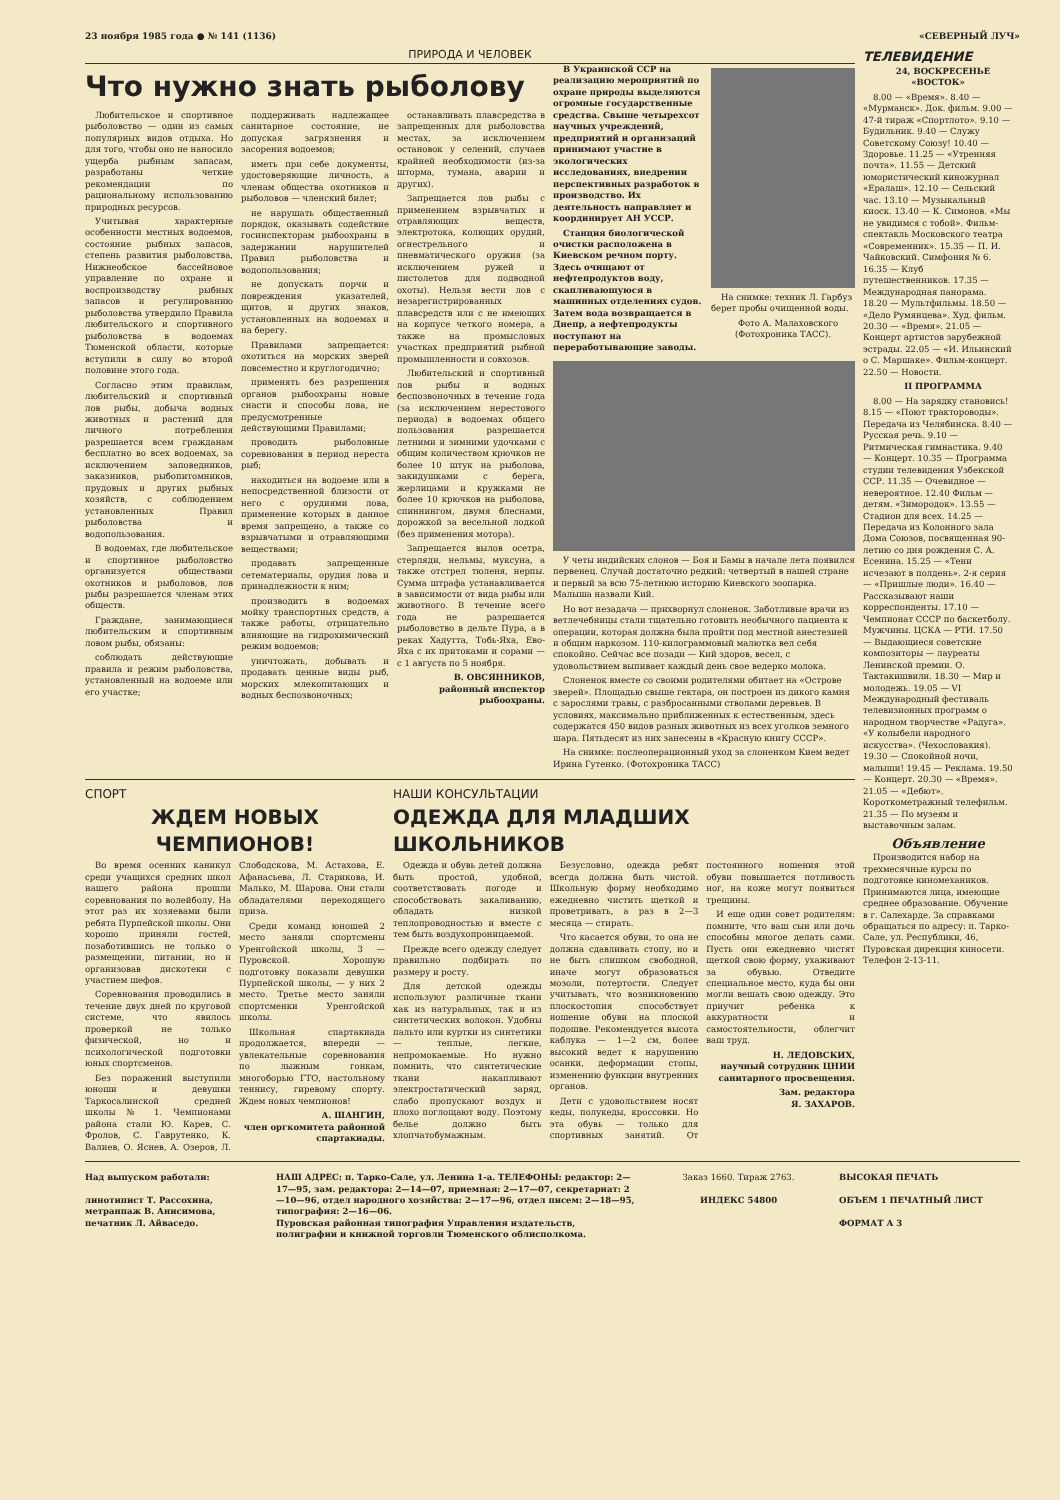23 ноября 1985 года ● № 141 (1136) «СЕВЕРНЫЙ ЛУЧ»
ПРИРОДА И ЧЕЛОВЕК
Что нужно знать рыболову
Любительское и спортивное рыболовство — один из самых популярных видов отдыха. Но для того, чтобы оно не наносило ущерба рыбным запасам, разработаны четкие рекомендации по рациональному использованию природных ресурсов.
Учитывая характерные особенности местных водоемов, состояние рыбных запасов, степень развития рыболовства, Нижнеобское бассейновое управление по охране и воспроизводству рыбных запасов и регулированию рыболовства утвердило Правила любительского и спортивного рыболовства в водоемах Тюменской области, которые вступили в силу во второй половине этого года.
Согласно этим правилам, любительский и спортивный лов рыбы, добыча водных животных и растений для личного потребления разрешается всем гражданам бесплатно во всех водоемах, за исключением заповедников, заказников, рыбопитомников, прудовых и других рыбных хозяйств, с соблюдением установленных Правил рыболовства и водопользования.
В водоемах, где любительское и спортивное рыболовство организуется обществами охотников и рыболовов, лов рыбы разрешается членам этих обществ.
Граждане, занимающиеся любительским и спортивным ловом рыбы, обязаны:
соблюдать действующие правила и режим рыболовства, установленный на водоеме или его участке;
поддерживать надлежащее санитарное состояние, не допуская загрязнения и засорения водоемов;
иметь при себе документы, удостоверяющие личность, а членам общества охотников и рыболовов — членский билет;
не нарушать общественный порядок, оказывать содействие госинспекторам рыбоохраны в задержании нарушителей Правил рыболовства и водопользования;
не допускать порчи и повреждения указателей, щитов, и других знаков, установленных на водоемах и на берегу.
Правилами запрещается: охотиться на морских зверей повсеместно и круглогодично;
применять без разрешения органов рыбоохраны новые снасти и способы лова, не предусмотренные действующими Правилами;
проводить рыболовные соревнования в период нереста рыб;
находиться на водоеме или в непосредственной близости от него с орудиями лова, применение которых в данное время запрещено, а также со взрывчатыми и отравляющими веществами;
продавать запрещенные сетематериалы, орудия лова и принадлежности к ним;
производить в водоемах мойку транспортных средств, а также работы, отрицательно влияющие на гидрохимический режим водоемов;
уничтожать, добывать и продавать ценные виды рыб, морских млекопитающих и водных беспозвоночных;
останавливать плавсредства в запрещенных для рыболовства местах, за исключением остановок у селений, случаев крайней необходимости (из-за шторма, тумана, аварии и других).
Запрещается лов рыбы с применением взрывчатых и отравляющих веществ, электротока, колющих орудий, огнестрельного и пневматического оружия (за исключением ружей и пистолетов для подводной охоты). Нельзя вести лов с незарегистрированных плавсредств или с не имеющих на корпусе четкого номера, а также на промысловых участках предприятий рыбной промышленности и совхозов.
Любительский и спортивный лов рыбы и водных беспозвоночных в течение года (за исключением нерестового периода) в водоемах общего пользования разрешается летними и зимними удочками с общим количеством крючков не более 10 штук на рыболова, закидушками с берега, жерлицами и кружками не более 10 крючков на рыболова, спиннингом, двумя блеснами, дорожкой за весельной лодкой (без применения мотора).
Запрещается вылов осетра, стерляди, нельмы, муксуна, а также отстрел тюленя, нерпы. Сумма штрафа устанавливается в зависимости от вида рыбы или животного. В течение всего года не разрешается рыболовство в дельте Пура, а в реках Хадутта, Тобь-Яха, Ево-Яха с их притоками и сорами — с 1 августа по 5 ноября.
В. ОВСЯННИКОВ,
районный инспектор рыбоохраны.
В Украинской ССР на реализацию мероприятий по охране природы выделяются огромные государственные средства. Свыше четырехсот научных учреждений, предприятий и организаций принимают участие в экологических исследованиях, внедрении перспективных разработок в производство. Их деятельность направляет и координирует АН УССР.
Станция биологической очистки расположена в Киевском речном порту. Здесь очищают от нефтепродуктов воду, скапливающуюся в машинных отделениях судов. Затем вода возвращается в Днепр, а нефтепродукты поступают на переработывающие заводы.
На снимке: техник Л. Гарбуз берет пробы очищенной воды.
Фото А. Малаховского (Фотохроника ТАСС).
У четы индийских слонов — Боя и Бамы в начале лета появился первенец. Случай достаточно редкий: четвертый в нашей стране и первый за всю 75-летнюю историю Киевского зоопарка. Малыша назвали Кий.
Но вот незадача — прихворнул слоненок. Заботливые врачи из ветлечебницы стали тщательно готовить необычного пациента к операции, которая должна была пройти под местной анестезией и общим наркозом. 110-килограммовый малютка вел себя спокойно. Сейчас все позади — Кий здоров, весел, с удовольствием выпивает каждый день свое ведерко молока.
Слоненок вместе со своими родителями обитает на «Острове зверей». Площадью свыше гектара, он построен из дикого камня с зарослями травы, с разбросанными стволами деревьев. В условиях, максимально приближенных к естественным, здесь содержатся 450 видов разных животных из всех уголков земного шара. Пятьдесят из них занесены в «Красную книгу СССР».
На снимке: послеоперационный уход за слоненком Кием ведет Ирина Гутенко. (Фотохроника ТАСС)
СПОРТ
ЖДЕМ НОВЫХ ЧЕМПИОНОВ!
Во время осенних каникул среди учащихся средних школ нашего района прошли соревнования по волейболу. На этот раз их хозяевами были ребята Пурпейской школы. Они хорошо приняли гостей, позаботившись не только о размещении, питании, но и организовав дискотеки с участием шефов.
Соревнования проводились в течение двух дней по круговой системе, что явилось проверкой не только физической, но и психологической подготовки юных спортсменов.
Без поражений выступили юноши и девушки Таркосалинской средней школы № 1. Чемпионами района стали Ю. Карев, С. Фролов, С. Гаврутенко, К. Валиев, О. Яснев, А. Озеров, Л. Слободскова, М. Астахова, Е. Афанасьева, Л. Старикова, И. Малько, М. Шарова. Они стали обладателями переходящего приза.
Среди команд юношей 2 место заняли спортсмены Уренгойской школы, 3 — Пуровской. Хорошую подготовку показали девушки Пурпейской школы, — у них 2 место. Третье место заняли спортсменки Уренгойской школы.
Школьная спартакиада продолжается, впереди — увлекательные соревнования по лыжным гонкам, многоборью ГТО, настольному теннису, гиревому спорту. Ждем новых чемпионов!
А. ШАНГИН,
член оргкомитета районной спартакиады.
НАШИ КОНСУЛЬТАЦИИ
ОДЕЖДА ДЛЯ МЛАДШИХ ШКОЛЬНИКОВ
Одежда и обувь детей должна быть простой, удобной, соответствовать погоде и способствовать закаливанию, обладать низкой теплопроводностью и вместе с тем быть воздухопроницаемой.
Прежде всего одежду следует правильно подбирать по размеру и росту.
Для детской одежды используют различные ткани как из натуральных, так и из синтетических волокон. Удобны пальто или куртки из синтетики — теплые, легкие, непромокаемые. Но нужно помнить, что синтетические ткани накапливают электростатический заряд, слабо пропускают воздух и плохо поглощают воду. Поэтому белье должно быть хлопчатобумажным.
Безусловно, одежда ребят всегда должна быть чистой. Школьную форму необходимо ежедневно чистить щеткой и проветривать, а раз в 2—3 месяца — стирать.
Что касается обуви, то она не должна сдавливать стопу, но и не быть слишком свободной, иначе могут образоваться мозоли, потертости. Следует учитывать, что возникновению плоскостопия способствует ношение обуви на плоской подошве. Рекомендуется высота каблука — 1—2 см, более высокий ведет к нарушению осанки, деформации стопы, изменению функции внутренних органов.
Дети с удовольствием носят кеды, полукеды, кроссовки. Но эта обувь — только для спортивных занятий. От постоянного ношения этой обуви повышается потливость ног, на коже могут появиться трещины.
И еще один совет родителям: помните, что ваш сын или дочь способны многое делать сами. Пусть они ежедневно чистят щеткой свою форму, ухаживают за обувью. Отведите специальное место, куда бы они могли вешать свою одежду. Это приучит ребенка к аккуратности и самостоятельности, облегчит ваш труд.
Н. ЛЕДОВСКИХ,
научный сотрудник ЦНИИ санитарного просвещения.
Зам. редактора
Я. ЗАХАРОВ.
ТЕЛЕВИДЕНИЕ
24, ВОСКРЕСЕНЬЕ
«ВОСТОК»
8.00 — «Время». 8.40 — «Мурманск». Док. фильм. 9.00 — 47-й тираж «Спортлото». 9.10 — Будильник. 9.40 — Служу Советскому Союзу! 10.40 — Здоровье. 11.25 — «Утренняя почта». 11.55 — Детский юмористический киножурнал «Ералаш». 12.10 — Сельский час. 13.10 — Музыкальный киоск. 13.40 — К. Симонов. «Мы не увидимся с тобой». Фильм-спектакль Московского театра «Современник». 15.35 — П. И. Чайковский. Симфония № 6. 16.35 — Клуб путешественников. 17.35 — Международная панорама. 18.20 — Мультфильмы. 18.50 — «Дело Румянцева». Худ. фильм. 20.30 — «Время». 21.05 — Концерт артистов зарубежной эстрады. 22.05 — «И. Ильинский о С. Маршаке». Фильм-концерт. 22.50 — Новости.
II ПРОГРАММА
8.00 — На зарядку становись! 8.15 — «Поют трактороводы». Передача из Челябинска. 8.40 — Русская речь. 9.10 — Ритмическая гимнастика. 9.40 — Концерт. 10.35 — Программа студии телевидения Узбекской ССР. 11.35 — Очевидное — невероятное. 12.40 Фильм — детям. «Зимородок». 13.55 — Стадион для всех. 14.25 — Передача из Колонного зала Дома Союзов, посвященная 90-летию со дня рождения С. А. Есенина. 15.25 — «Тени исчезают в полдень». 2-я серия — «Пришлые люди». 16.40 — Рассказывают наши корреспонденты. 17.10 — Чемпионат СССР по баскетболу. Мужчины. ЦСКА — РТИ. 17.50 — Выдающиеся советские композиторы — лауреаты Ленинской премии. О. Тактакишвили. 18.30 — Мир и молодежь. 19.05 — VI Международный фестиваль телевизионных программ о народном творчестве «Радуга». «У колыбели народного искусства». (Чехословакия). 19.30 — Спокойной ночи, малыши! 19.45 — Реклама. 19.50 — Концерт. 20.30 — «Время». 21.05 — «Дебют». Короткометражный телефильм. 21.35 — По музеям и выставочным залам.
Объявление
Производится набор на трехмесячные курсы по подготовке киномехаников. Принимаются лица, имеющие среднее образование. Обучение в г. Салехарде. За справками обращаться по адресу: п. Тарко-Сале, ул. Республики, 46, Пуровская дирекция киносети. Телефон 2-13-11.
Над выпуском работали:
линотипист Т. Рассохина,
метранпаж В. Анисимова,
печатник Л. Айваседо.
НАШ АДРЕС: п. Тарко-Сале, ул. Ленина 1-а. ТЕЛЕФОНЫ: редактор: 2—17—95, зам. редактора: 2—14—07, приемная: 2—17—07, секретариат: 2—10—96, отдел народного хозяйства: 2—17—96, отдел писем: 2—18—95, типография: 2—16—06.
Пуровская районная типография Управления издательств, полиграфии и книжной торговли Тюменского облисполкома.
Заказ 1660. Тираж 2763.
ИНДЕКС 54800
ВЫСОКАЯ ПЕЧАТЬ
ОБЪЕМ 1 ПЕЧАТНЫЙ ЛИСТ
ФОРМАТ А 3